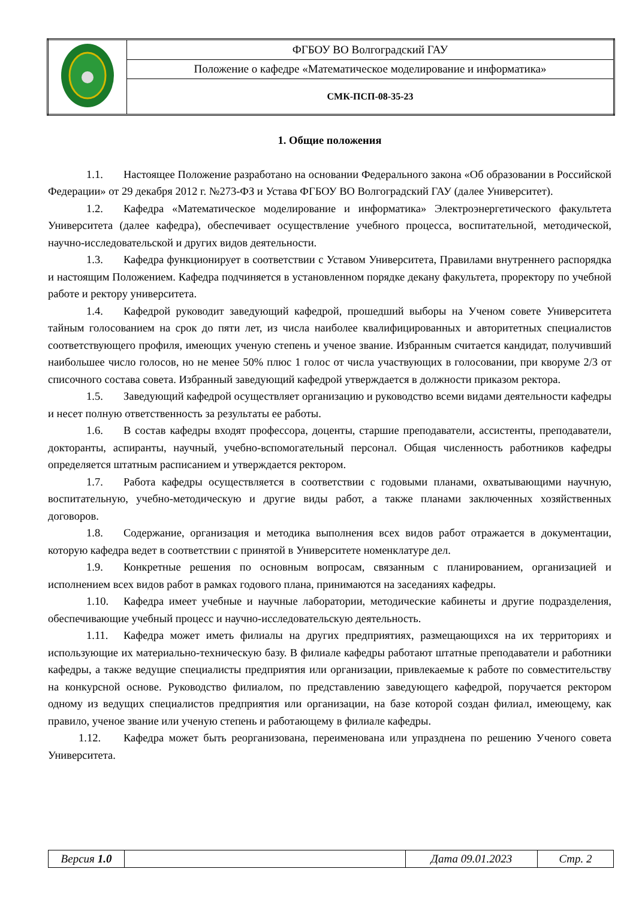| | ФГБОУ ВО Волгоградский ГАУ |
| | Положение о кафедре «Математическое моделирование и информатика» |
| | СМК-ПСП-08-35-23 |
1. Общие положения
1.1. Настоящее Положение разработано на основании Федерального закона «Об образовании в Российской Федерации» от 29 декабря 2012 г. №273-ФЗ и Устава ФГБОУ ВО Волгоградский ГАУ (далее Университет).
1.2. Кафедра «Математическое моделирование и информатика» Электроэнергетического факультета Университета (далее кафедра), обеспечивает осуществление учебного процесса, воспитательной, методической, научно-исследовательской и других видов деятельности.
1.3. Кафедра функционирует в соответствии с Уставом Университета, Правилами внутреннего распорядка и настоящим Положением. Кафедра подчиняется в установленном порядке декану факультета, проректору по учебной работе и ректору университета.
1.4. Кафедрой руководит заведующий кафедрой, прошедший выборы на Ученом совете Университета тайным голосованием на срок до пяти лет, из числа наиболее квалифицированных и авторитетных специалистов соответствующего профиля, имеющих ученую степень и ученое звание. Избранным считается кандидат, получивший наибольшее число голосов, но не менее 50% плюс 1 голос от числа участвующих в голосовании, при кворуме 2/3 от списочного состава совета. Избранный заведующий кафедрой утверждается в должности приказом ректора.
1.5. Заведующий кафедрой осуществляет организацию и руководство всеми видами деятельности кафедры и несет полную ответственность за результаты ее работы.
1.6. В состав кафедры входят профессора, доценты, старшие преподаватели, ассистенты, преподаватели, докторанты, аспиранты, научный, учебно-вспомогательный персонал. Общая численность работников кафедры определяется штатным расписанием и утверждается ректором.
1.7. Работа кафедры осуществляется в соответствии с годовыми планами, охватывающими научную, воспитательную, учебно-методическую и другие виды работ, а также планами заключенных хозяйственных договоров.
1.8. Содержание, организация и методика выполнения всех видов работ отражается в документации, которую кафедра ведет в соответствии с принятой в Университете номенклатуре дел.
1.9. Конкретные решения по основным вопросам, связанным с планированием, организацией и исполнением всех видов работ в рамках годового плана, принимаются на заседаниях кафедры.
1.10. Кафедра имеет учебные и научные лаборатории, методические кабинеты и другие подразделения, обеспечивающие учебный процесс и научно-исследовательскую деятельность.
1.11. Кафедра может иметь филиалы на других предприятиях, размещающихся на их территориях и использующие их материально-техническую базу. В филиале кафедры работают штатные преподаватели и работники кафедры, а также ведущие специалисты предприятия или организации, привлекаемые к работе по совместительству на конкурсной основе. Руководство филиалом, по представлению заведующего кафедрой, поручается ректором одному из ведущих специалистов предприятия или организации, на базе которой создан филиал, имеющему, как правило, ученое звание или ученую степень и работающему в филиале кафедры.
1.12. Кафедра может быть реорганизована, переименована или упразднена по решению Ученого совета Университета.
| Версия 1.0 | | Дата 09.01.2023 | Стр. 2 |